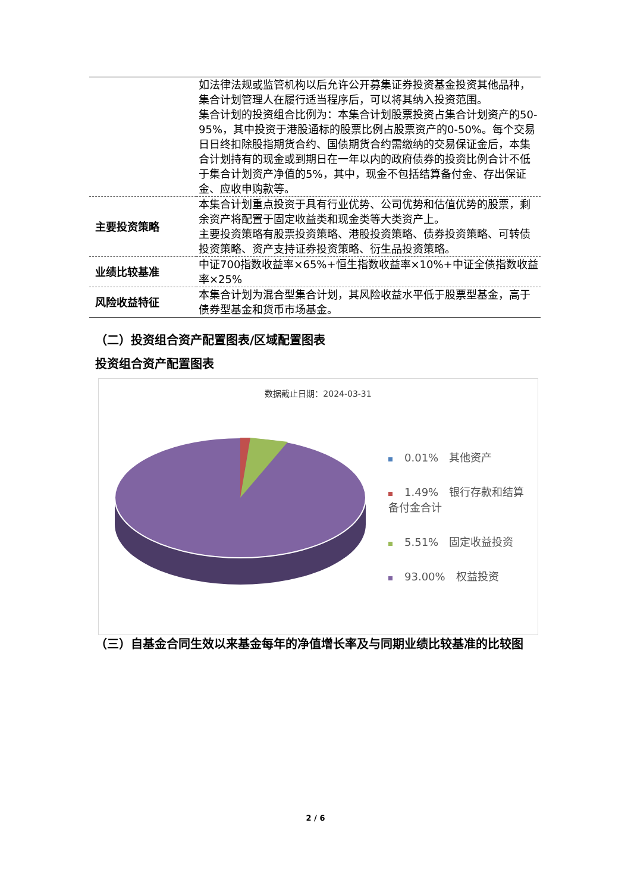| | 如法律法规或监管机构以后允许公开募集证券投资基金投资其他品种，集合计划管理人在履行适当程序后，可以将其纳入投资范围。 集合计划的投资组合比例为：本集合计划股票投资占集合计划资产的50-95%，其中投资于港股通标的股票比例占股票资产的0-50%。每个交易日日终扣除股指期货合约、国债期货合约需缴纳的交易保证金后，本集合计划持有的现金或到期日在一年以内的政府债券的投资比例合计不低于集合计划资产净值的5%，其中，现金不包括结算备付金、存出保证金、应收申购款等。 |
| 主要投资策略 | 本集合计划重点投资于具有行业优势、公司优势和估值优势的股票，剩余资产将配置于固定收益类和现金类等大类资产上。 主要投资策略有股票投资策略、港股投资策略、债券投资策略、可转债投资策略、资产支持证券投资策略、衍生品投资策略。 |
| 业绩比较基准 | 中证700指数收益率×65%+恒生指数收益率×10%+中证全债指数收益率×25% |
| 风险收益特征 | 本集合计划为混合型集合计划，其风险收益水平低于股票型基金，高于债券型基金和货币市场基金。 |
（二）投资组合资产配置图表/区域配置图表
投资组合资产配置图表
数据截止日期：2024-03-31
0.01%　其他资产
1.49%　银行存款和结算
备付金合计
5.51%　固定收益投资
93.00%　权益投资
（三）自基金合同生效以来基金每年的净值增长率及与同期业绩比较基准的比较图
2 / 6